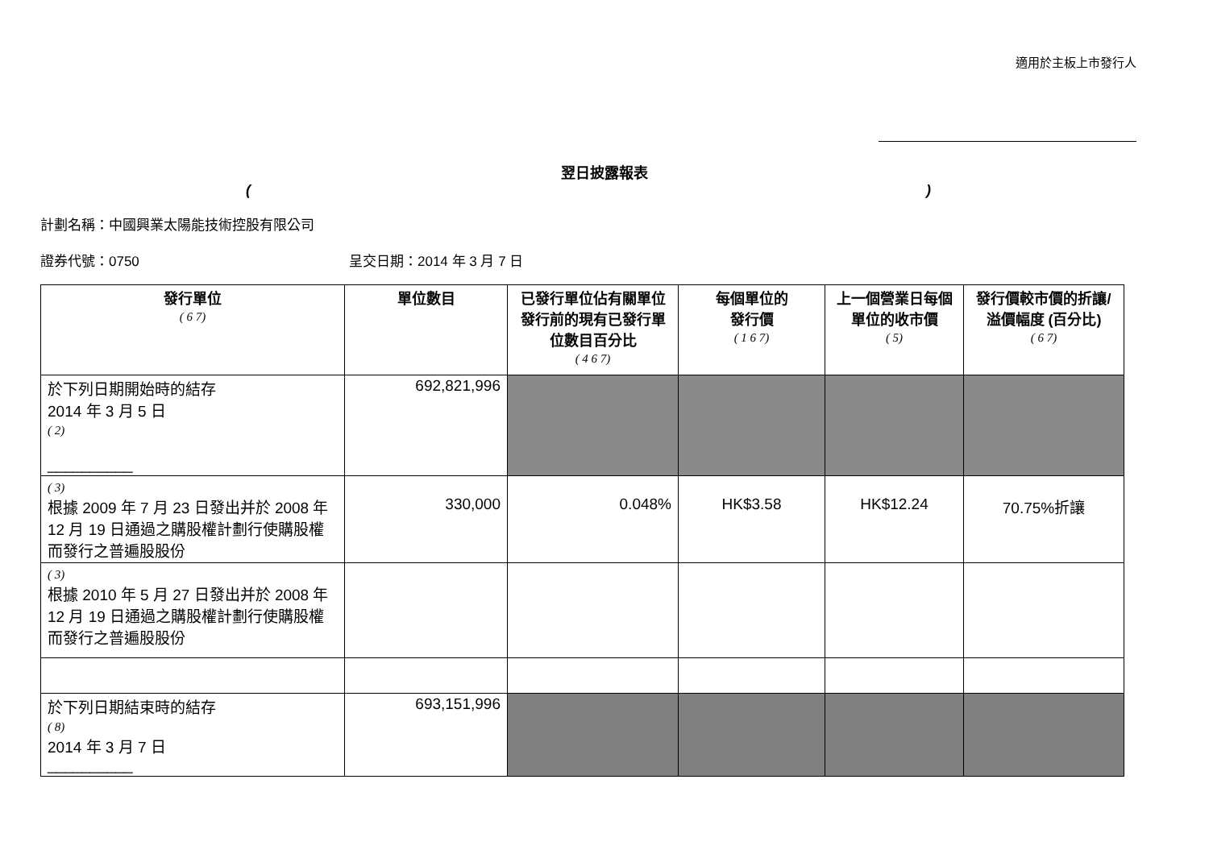適用於主板上市發行人
翌日披露報表
()
計劃名稱：中國興業太陽能技術控股有限公司
證券代號：0750 呈交日期：2014 年 3 月 7 日
| 發行單位 ( 6 7) | 單位數目 | 已發行單位佔有關單位發行前的現有已發行單位數目百分比 ( 4 6 7) | 每個單位的 發行價 ( 1 6 7) | 上一個營業日每個單位的收市價 ( 5) | 發行價較市價的折讓/溢價幅度 (百分比) ( 6 7) |
| --- | --- | --- | --- | --- | --- |
| 於下列日期開始時的結存 2014 年 3 月 5 日 ( 2) __________ | 692,821,996 | | | | |
| ( 3) 根據 2009 年 7 月 23 日發出并於 2008 年 12 月 19 日通過之購股權計劃行使購股權而發行之普遍股股份 | 330,000 | 0.048% | HK$3.58 | HK$12.24 | 70.75%折讓 |
| ( 3) 根據 2010 年 5 月 27 日發出并於 2008 年 12 月 19 日通過之購股權計劃行使購股權而發行之普遍股股份 | | | | | |
| 於下列日期結束時的結存 ( 8) 2014 年 3 月 7 日 __________ | 693,151,996 | | | | |